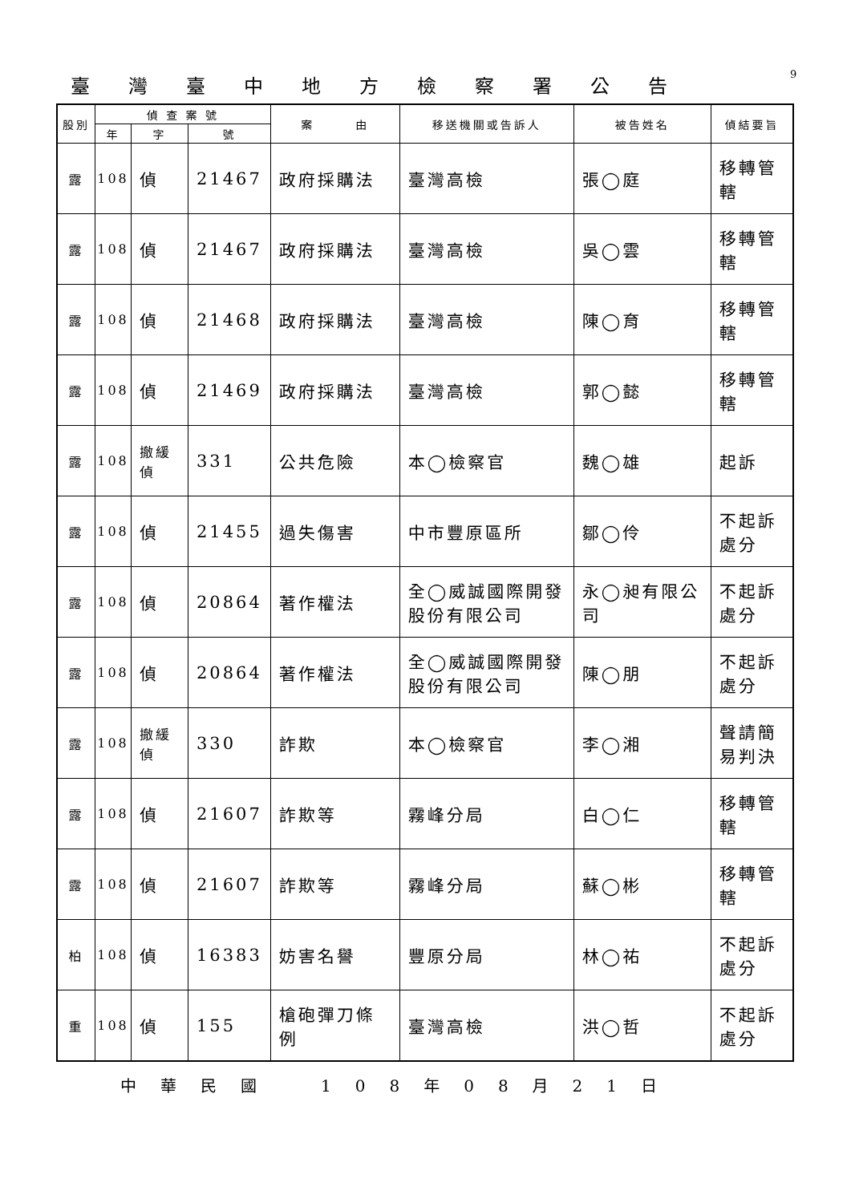9
臺灣臺中地方檢察署公告
| 股別 | 偵 查 案 號 | | | 案 由 | 移送機關或告訴人 | 被告姓名 | 偵結要旨 |
| --- | --- | --- | --- | --- | --- | --- | --- |
| | 年 | 字 | 號 | | | | |
| 露 | 108 | 偵 | 21467 | 政府採購法 | 臺灣高檢 | 張◯庭 | 移轉管轄 |
| 露 | 108 | 偵 | 21467 | 政府採購法 | 臺灣高檢 | 吳◯雲 | 移轉管轄 |
| 露 | 108 | 偵 | 21468 | 政府採購法 | 臺灣高檢 | 陳◯育 | 移轉管轄 |
| 露 | 108 | 偵 | 21469 | 政府採購法 | 臺灣高檢 | 郭◯懿 | 移轉管轄 |
| 露 | 108 | 撤緩偵 | 331 | 公共危險 | 本◯檢察官 | 魏◯雄 | 起訴 |
| 露 | 108 | 偵 | 21455 | 過失傷害 | 中市豐原區所 | 鄒◯伶 | 不起訴處分 |
| 露 | 108 | 偵 | 20864 | 著作權法 | 全◯威誠國際開發股份有限公司 | 永◯昶有限公司 | 不起訴處分 |
| 露 | 108 | 偵 | 20864 | 著作權法 | 全◯威誠國際開發股份有限公司 | 陳◯朋 | 不起訴處分 |
| 露 | 108 | 撤緩偵 | 330 | 詐欺 | 本◯檢察官 | 李◯湘 | 聲請簡易判決 |
| 露 | 108 | 偵 | 21607 | 詐欺等 | 霧峰分局 | 白◯仁 | 移轉管轄 |
| 露 | 108 | 偵 | 21607 | 詐欺等 | 霧峰分局 | 蘇◯彬 | 移轉管轄 |
| 柏 | 108 | 偵 | 16383 | 妨害名譽 | 豐原分局 | 林◯祐 | 不起訴處分 |
| 重 | 108 | 偵 | 155 | 槍砲彈刀條例 | 臺灣高檢 | 洪◯哲 | 不起訴處分 |
中華民國　108年08月21日